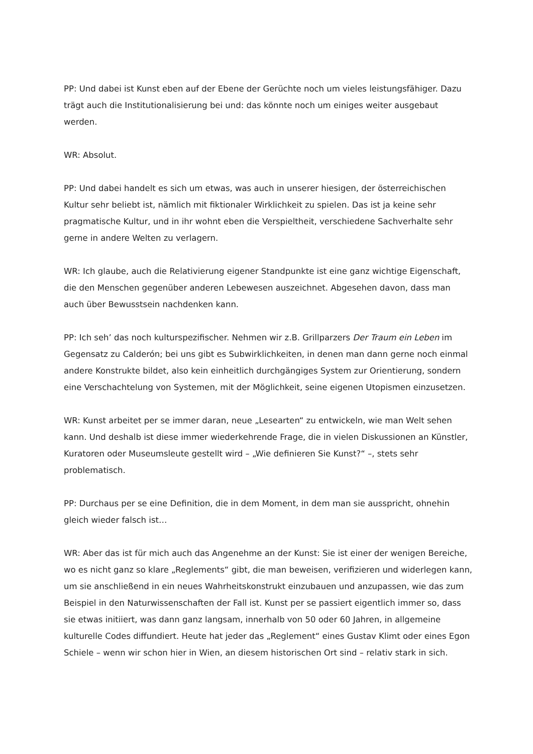PP: Und dabei ist Kunst eben auf der Ebene der Gerüchte noch um vieles leistungsfähiger. Dazu trägt auch die Institutionalisierung bei und: das könnte noch um einiges weiter ausgebaut werden.
WR: Absolut.
PP: Und dabei handelt es sich um etwas, was auch in unserer hiesigen, der österreichischen Kultur sehr beliebt ist, nämlich mit fiktionaler Wirklichkeit zu spielen. Das ist ja keine sehr pragmatische Kultur, und in ihr wohnt eben die Verspieltheit, verschiedene Sachverhalte sehr gerne in andere Welten zu verlagern.
WR: Ich glaube, auch die Relativierung eigener Standpunkte ist eine ganz wichtige Eigenschaft, die den Menschen gegenüber anderen Lebewesen auszeichnet. Abgesehen davon, dass man auch über Bewusstsein nachdenken kann.
PP: Ich seh’ das noch kulturspezifischer. Nehmen wir z.B. Grillparzers Der Traum ein Leben im Gegensatz zu Calderón; bei uns gibt es Subwirklichkeiten, in denen man dann gerne noch einmal andere Konstrukte bildet, also kein einheitlich durchgängiges System zur Orientierung, sondern eine Verschachtelung von Systemen, mit der Möglichkeit, seine eigenen Utopismen einzusetzen.
WR: Kunst arbeitet per se immer daran, neue „Lesearten“ zu entwickeln, wie man Welt sehen kann. Und deshalb ist diese immer wiederkehrende Frage, die in vielen Diskussionen an Künstler, Kuratoren oder Museumsleute gestellt wird – „Wie definieren Sie Kunst?“ –, stets sehr problematisch.
PP: Durchaus per se eine Definition, die in dem Moment, in dem man sie ausspricht, ohnehin gleich wieder falsch ist…
WR: Aber das ist für mich auch das Angenehme an der Kunst: Sie ist einer der wenigen Bereiche, wo es nicht ganz so klare „Reglements“ gibt, die man beweisen, verifizieren und widerlegen kann, um sie anschließend in ein neues Wahrheitskonstrukt einzubauen und anzupassen, wie das zum Beispiel in den Naturwissenschaften der Fall ist. Kunst per se passiert eigentlich immer so, dass sie etwas initiiert, was dann ganz langsam, innerhalb von 50 oder 60 Jahren, in allgemeine kulturelle Codes diffundiert. Heute hat jeder das „Reglement“ eines Gustav Klimt oder eines Egon Schiele – wenn wir schon hier in Wien, an diesem historischen Ort sind – relativ stark in sich.